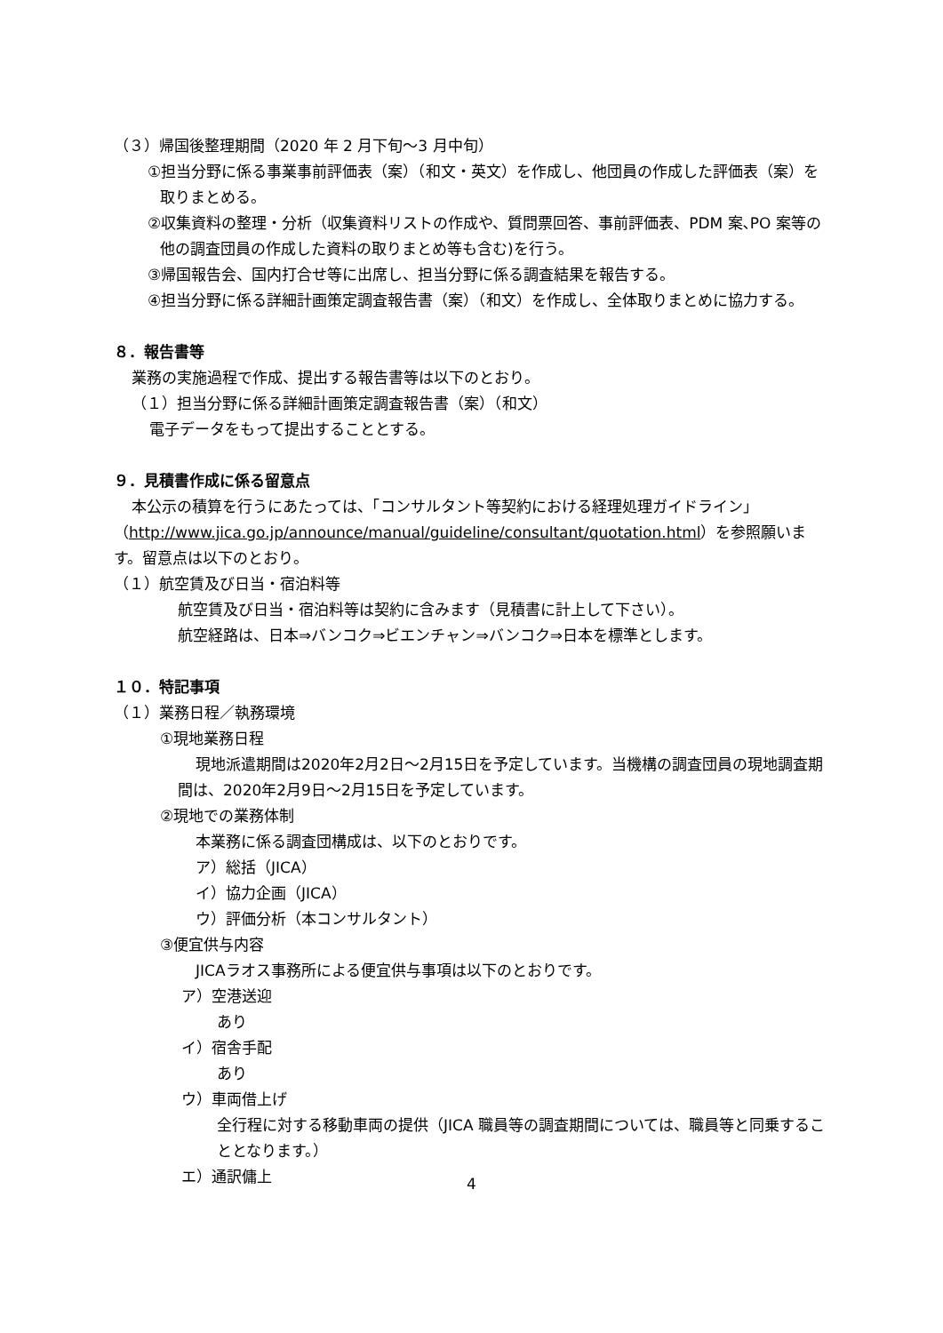（３）帰国後整理期間（2020 年 2 月下旬～3 月中旬）
①担当分野に係る事業事前評価表（案）（和文・英文）を作成し、他団員の作成した評価表（案）を取りまとめる。
②収集資料の整理・分析（収集資料リストの作成や、質問票回答、事前評価表、PDM 案､PO 案等の他の調査団員の作成した資料の取りまとめ等も含む)を行う。
③帰国報告会、国内打合せ等に出席し、担当分野に係る調査結果を報告する。
④担当分野に係る詳細計画策定調査報告書（案）（和文）を作成し、全体取りまとめに協力する。
８．報告書等
業務の実施過程で作成、提出する報告書等は以下のとおり。
（１）担当分野に係る詳細計画策定調査報告書（案）（和文）
電子データをもって提出することとする。
９．見積書作成に係る留意点
本公示の積算を行うにあたっては、「コンサルタント等契約における経理処理ガイドライン」（http://www.jica.go.jp/announce/manual/guideline/consultant/quotation.html）を参照願います。留意点は以下のとおり。
（１）航空賃及び日当・宿泊料等
航空賃及び日当・宿泊料等は契約に含みます（見積書に計上して下さい）。
航空経路は、日本⇒バンコク⇒ビエンチャン⇒バンコク⇒日本を標準とします。
１０．特記事項
（１）業務日程／執務環境
①現地業務日程
現地派遣期間は2020年2月2日～2月15日を予定しています。当機構の調査団員の現地調査期間は、2020年2月9日～2月15日を予定しています。
②現地での業務体制
本業務に係る調査団構成は、以下のとおりです。
ア）総括（JICA）
イ）協力企画（JICA）
ウ）評価分析（本コンサルタント）
③便宜供与内容
JICAラオス事務所による便宜供与事項は以下のとおりです。
ア）空港送迎
あり
イ）宿舎手配
あり
ウ）車両借上げ
全行程に対する移動車両の提供（JICA 職員等の調査期間については、職員等と同乗することとなります。）
エ）通訳傭上
4